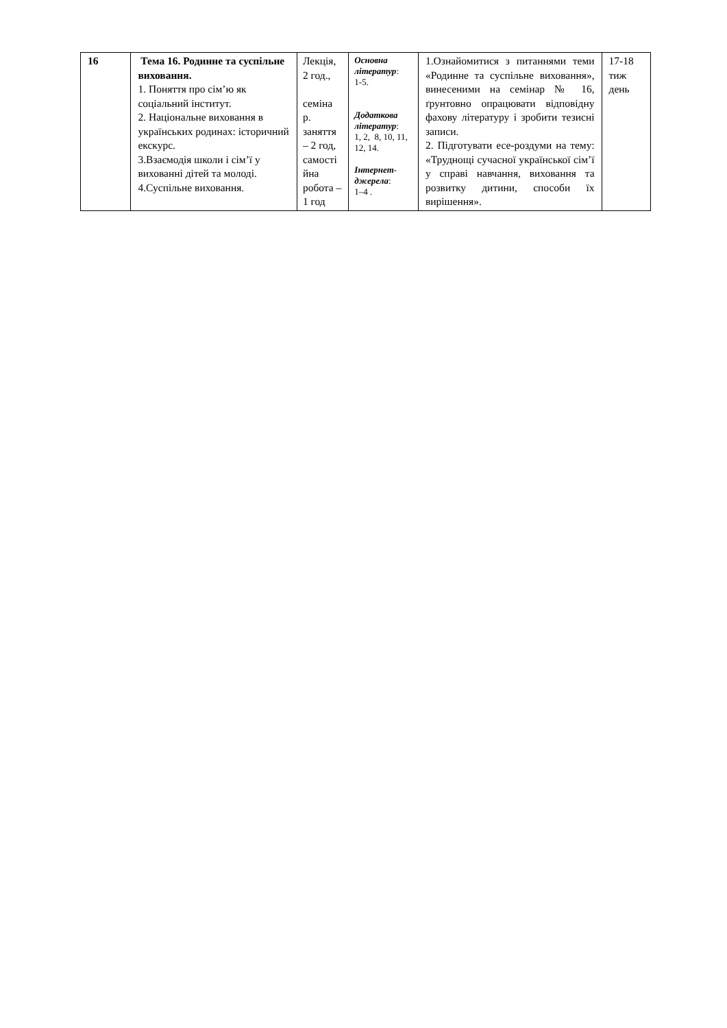| 16 | Тема 16. Родинне та суспільне виховання. 1. Поняття про сім’ю як соціальний інститут. 2. Національне виховання в українських родинах: історичний екскурс. 3.Взаємодія школи і сім’ї у вихованні дітей та молоді. 4.Суспільне виховання. | Лекція, 2 год., семіна р. заняття – 2 год, самості йна робота – 1 год | Основна літератур : 1-5. Додаткова літератур : 1, 2, 8, 10, 11, 12, 14. Інтернет-джерела : 1–4 . | 1.Ознайомитися з питаннями теми «Родинне та суспільне виховання», винесеними на семінар № 16, ґрунтовно опрацювати відповідну фахову літературу і зробити тезисні записи. 2. Підготувати есе-роздуми на тему: «Труднощі сучасної української сім’ї у справі навчання, виховання та розвитку дитини, способи їх вирішення». | 17-18 тиж день |